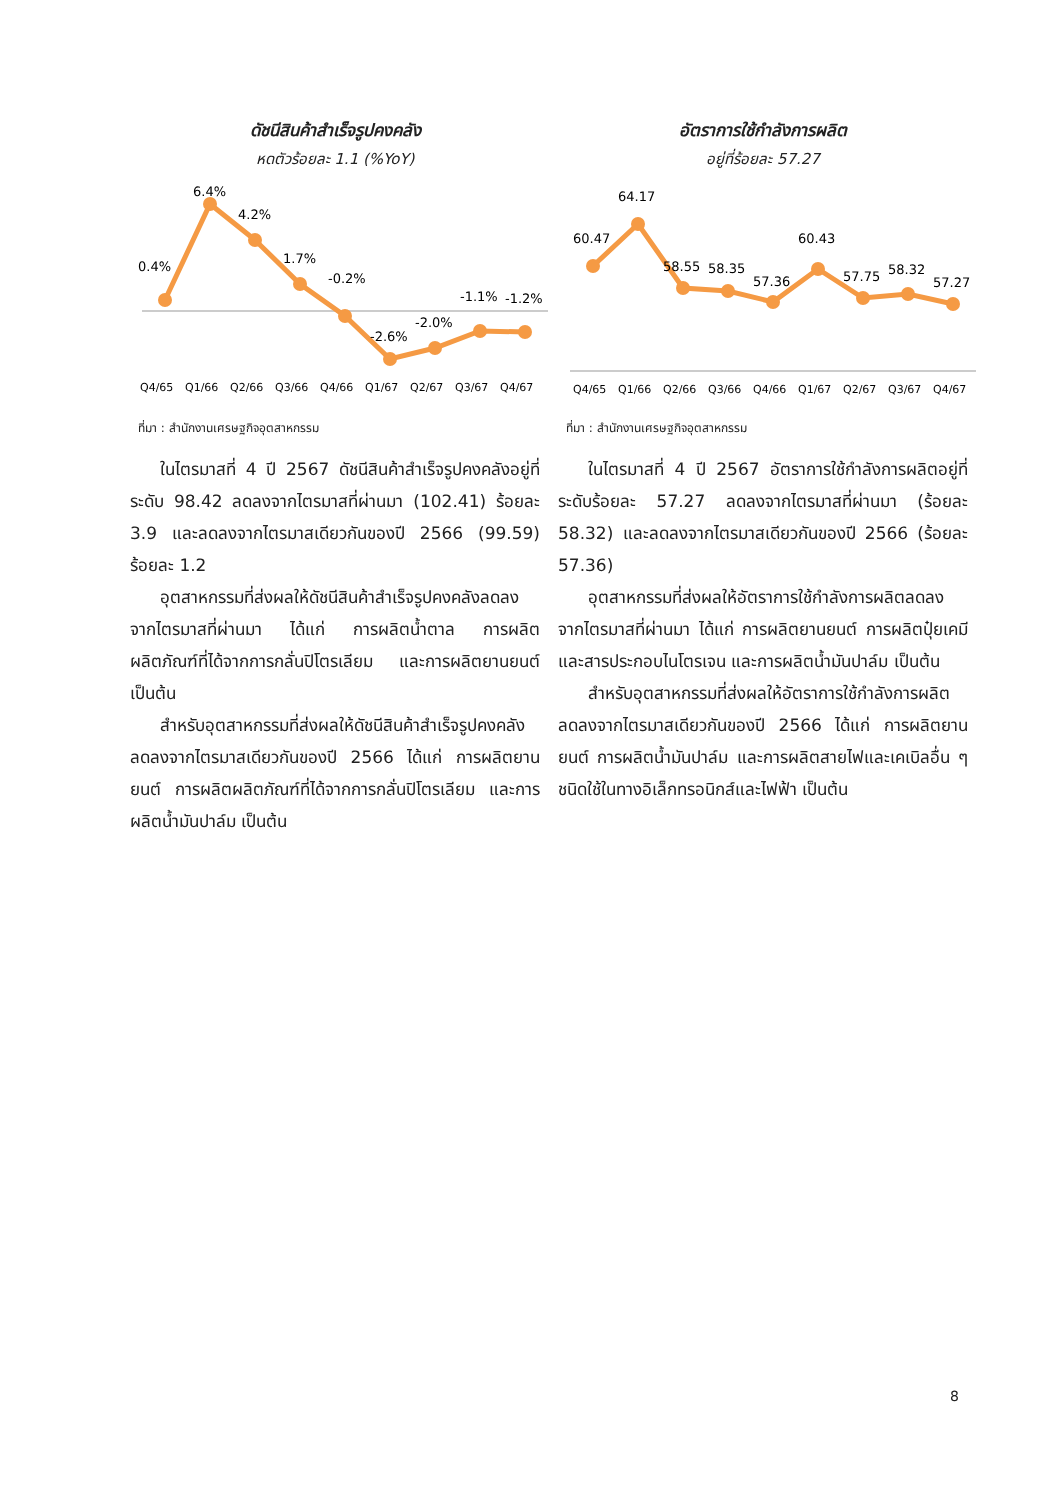ดัชนีสินค้าสำเร็จรูปคงคลัง
หดตัวร้อยละ 1.1 (%YoY)
0.4%
6.4%
4.2%
1.7%
-0.2%
-2.6%
-2.0%
-1.1%
-1.2%
Q4/65
Q1/66
Q2/66
Q3/66
Q4/66
Q1/67
Q2/67
Q3/67
Q4/67
ที่มา : สำนักงานเศรษฐกิจอุตสาหกรรม
ในไตรมาสที่ 4 ปี 2567 ดัชนีสินค้าสำเร็จรูปคงคลังอยู่ที่ระดับ 98.42 ลดลงจากไตรมาสที่ผ่านมา (102.41) ร้อยละ 3.9 และลดลงจากไตรมาสเดียวกันของปี 2566 (99.59) ร้อยละ 1.2
อุตสาหกรรมที่ส่งผลให้ดัชนีสินค้าสำเร็จรูปคงคลังลดลงจากไตรมาสที่ผ่านมา ได้แก่ การผลิตน้ำตาล การผลิตผลิตภัณฑ์ที่ได้จากการกลั่นปิโตรเลียม และการผลิตยานยนต์ เป็นต้น
สำหรับอุตสาหกรรมที่ส่งผลให้ดัชนีสินค้าสำเร็จรูปคงคลังลดลงจากไตรมาสเดียวกันของปี 2566 ได้แก่ การผลิตยานยนต์ การผลิตผลิตภัณฑ์ที่ได้จากการกลั่นปิโตรเลียม และการผลิตน้ำมันปาล์ม เป็นต้น
อัตราการใช้กำลังการผลิต
อยู่ที่ร้อยละ 57.27
60.47
64.17
58.55
58.35
57.36
60.43
57.75
58.32
57.27
Q4/65
Q1/66
Q2/66
Q3/66
Q4/66
Q1/67
Q2/67
Q3/67
Q4/67
ที่มา : สำนักงานเศรษฐกิจอุตสาหกรรม
ในไตรมาสที่ 4 ปี 2567 อัตราการใช้กำลังการผลิตอยู่ที่ระดับร้อยละ 57.27 ลดลงจากไตรมาสที่ผ่านมา (ร้อยละ 58.32) และลดลงจากไตรมาสเดียวกันของปี 2566 (ร้อยละ 57.36)
อุตสาหกรรมที่ส่งผลให้อัตราการใช้กำลังการผลิตลดลงจากไตรมาสที่ผ่านมา ได้แก่ การผลิตยานยนต์ การผลิตปุ๋ยเคมีและสารประกอบไนโตรเจน และการผลิตน้ำมันปาล์ม เป็นต้น
สำหรับอุตสาหกรรมที่ส่งผลให้อัตราการใช้กำลังการผลิตลดลงจากไตรมาสเดียวกันของปี 2566 ได้แก่ การผลิตยานยนต์ การผลิตน้ำมันปาล์ม และการผลิตสายไฟและเคเบิลอื่น ๆ ชนิดใช้ในทางอิเล็กทรอนิกส์และไฟฟ้า เป็นต้น
8